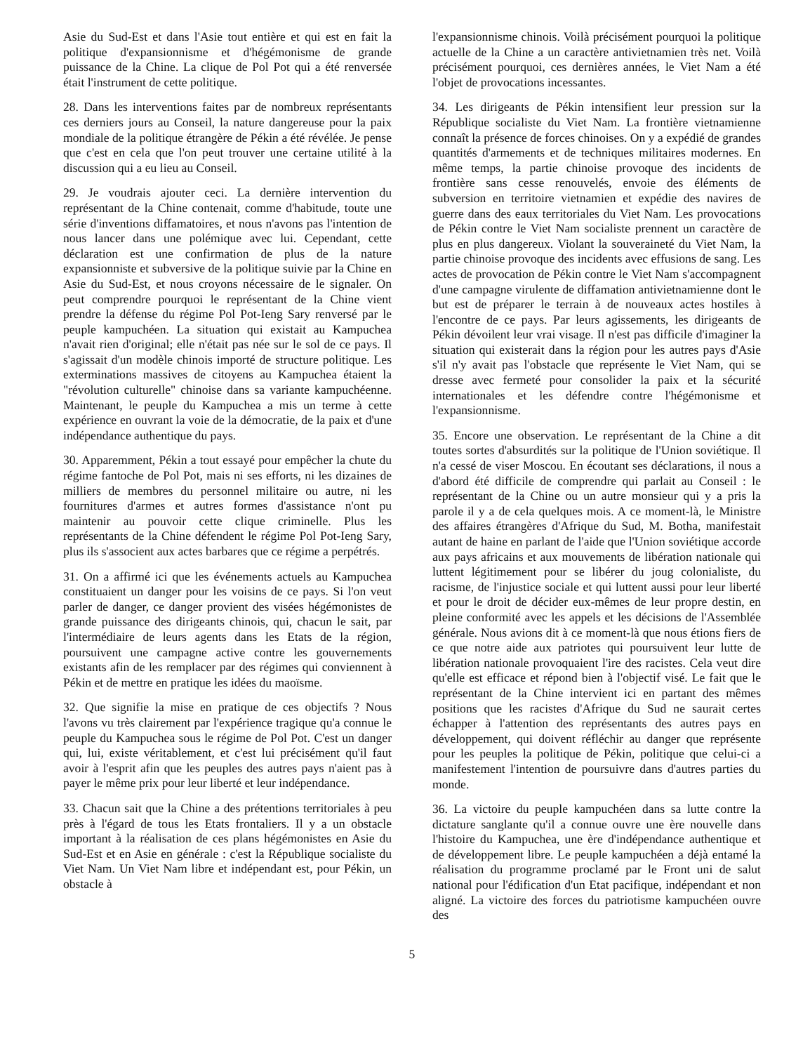Asie du Sud-Est et dans l'Asie tout entière et qui est en fait la politique d'expansionnisme et d'hégémonisme de grande puissance de la Chine. La clique de Pol Pot qui a été renversée était l'instrument de cette politique.
28. Dans les interventions faites par de nombreux représentants ces derniers jours au Conseil, la nature dangereuse pour la paix mondiale de la politique étrangère de Pékin a été révélée. Je pense que c'est en cela que l'on peut trouver une certaine utilité à la discussion qui a eu lieu au Conseil.
29. Je voudrais ajouter ceci. La dernière intervention du représentant de la Chine contenait, comme d'habitude, toute une série d'inventions diffamatoires, et nous n'avons pas l'intention de nous lancer dans une polémique avec lui. Cependant, cette déclaration est une confirmation de plus de la nature expansionniste et subversive de la politique suivie par la Chine en Asie du Sud-Est, et nous croyons nécessaire de le signaler. On peut comprendre pourquoi le représentant de la Chine vient prendre la défense du régime Pol Pot-Ieng Sary renversé par le peuple kampuchéen. La situation qui existait au Kampuchea n'avait rien d'original; elle n'était pas née sur le sol de ce pays. Il s'agissait d'un modèle chinois importé de structure politique. Les exterminations massives de citoyens au Kampuchea étaient la "révolution culturelle" chinoise dans sa variante kampuchéenne. Maintenant, le peuple du Kampuchea a mis un terme à cette expérience en ouvrant la voie de la démocratie, de la paix et d'une indépendance authentique du pays.
30. Apparemment, Pékin a tout essayé pour empêcher la chute du régime fantoche de Pol Pot, mais ni ses efforts, ni les dizaines de milliers de membres du personnel militaire ou autre, ni les fournitures d'armes et autres formes d'assistance n'ont pu maintenir au pouvoir cette clique criminelle. Plus les représentants de la Chine défendent le régime Pol Pot-Ieng Sary, plus ils s'associent aux actes barbares que ce régime a perpétrés.
31. On a affirmé ici que les événements actuels au Kampuchea constituaient un danger pour les voisins de ce pays. Si l'on veut parler de danger, ce danger provient des visées hégémonistes de grande puissance des dirigeants chinois, qui, chacun le sait, par l'intermédiaire de leurs agents dans les Etats de la région, poursuivent une campagne active contre les gouvernements existants afin de les remplacer par des régimes qui conviennent à Pékin et de mettre en pratique les idées du maoïsme.
32. Que signifie la mise en pratique de ces objectifs ? Nous l'avons vu très clairement par l'expérience tragique qu'a connue le peuple du Kampuchea sous le régime de Pol Pot. C'est un danger qui, lui, existe véritablement, et c'est lui précisément qu'il faut avoir à l'esprit afin que les peuples des autres pays n'aient pas à payer le même prix pour leur liberté et leur indépendance.
33. Chacun sait que la Chine a des prétentions territoriales à peu près à l'égard de tous les Etats frontaliers. Il y a un obstacle important à la réalisation de ces plans hégémonistes en Asie du Sud-Est et en Asie en générale : c'est la République socialiste du Viet Nam. Un Viet Nam libre et indépendant est, pour Pékin, un obstacle à
l'expansionnisme chinois. Voilà précisément pourquoi la politique actuelle de la Chine a un caractère antivietnamien très net. Voilà précisément pourquoi, ces dernières années, le Viet Nam a été l'objet de provocations incessantes.
34. Les dirigeants de Pékin intensifient leur pression sur la République socialiste du Viet Nam. La frontière vietnamienne connaît la présence de forces chinoises. On y a expédié de grandes quantités d'armements et de techniques militaires modernes. En même temps, la partie chinoise provoque des incidents de frontière sans cesse renouvelés, envoie des éléments de subversion en territoire vietnamien et expédie des navires de guerre dans des eaux territoriales du Viet Nam. Les provocations de Pékin contre le Viet Nam socialiste prennent un caractère de plus en plus dangereux. Violant la souveraineté du Viet Nam, la partie chinoise provoque des incidents avec effusions de sang. Les actes de provocation de Pékin contre le Viet Nam s'accompagnent d'une campagne virulente de diffamation antivietnamienne dont le but est de préparer le terrain à de nouveaux actes hostiles à l'encontre de ce pays. Par leurs agissements, les dirigeants de Pékin dévoilent leur vrai visage. Il n'est pas difficile d'imaginer la situation qui existerait dans la région pour les autres pays d'Asie s'il n'y avait pas l'obstacle que représente le Viet Nam, qui se dresse avec fermeté pour consolider la paix et la sécurité internationales et les défendre contre l'hégémonisme et l'expansionnisme.
35. Encore une observation. Le représentant de la Chine a dit toutes sortes d'absurdités sur la politique de l'Union soviétique. Il n'a cessé de viser Moscou. En écoutant ses déclarations, il nous a d'abord été difficile de comprendre qui parlait au Conseil : le représentant de la Chine ou un autre monsieur qui y a pris la parole il y a de cela quelques mois. A ce moment-là, le Ministre des affaires étrangères d'Afrique du Sud, M. Botha, manifestait autant de haine en parlant de l'aide que l'Union soviétique accorde aux pays africains et aux mouvements de libération nationale qui luttent légitimement pour se libérer du joug colonialiste, du racisme, de l'injustice sociale et qui luttent aussi pour leur liberté et pour le droit de décider eux-mêmes de leur propre destin, en pleine conformité avec les appels et les décisions de l'Assemblée générale. Nous avions dit à ce moment-là que nous étions fiers de ce que notre aide aux patriotes qui poursuivent leur lutte de libération nationale provoquaient l'ire des racistes. Cela veut dire qu'elle est efficace et répond bien à l'objectif visé. Le fait que le représentant de la Chine intervient ici en partant des mêmes positions que les racistes d'Afrique du Sud ne saurait certes échapper à l'attention des représentants des autres pays en développement, qui doivent réfléchir au danger que représente pour les peuples la politique de Pékin, politique que celui-ci a manifestement l'intention de poursuivre dans d'autres parties du monde.
36. La victoire du peuple kampuchéen dans sa lutte contre la dictature sanglante qu'il a connue ouvre une ère nouvelle dans l'histoire du Kampuchea, une ère d'indépendance authentique et de développement libre. Le peuple kampuchéen a déjà entamé la réalisation du programme proclamé par le Front uni de salut national pour l'édification d'un Etat pacifique, indépendant et non aligné. La victoire des forces du patriotisme kampuchéen ouvre des
5